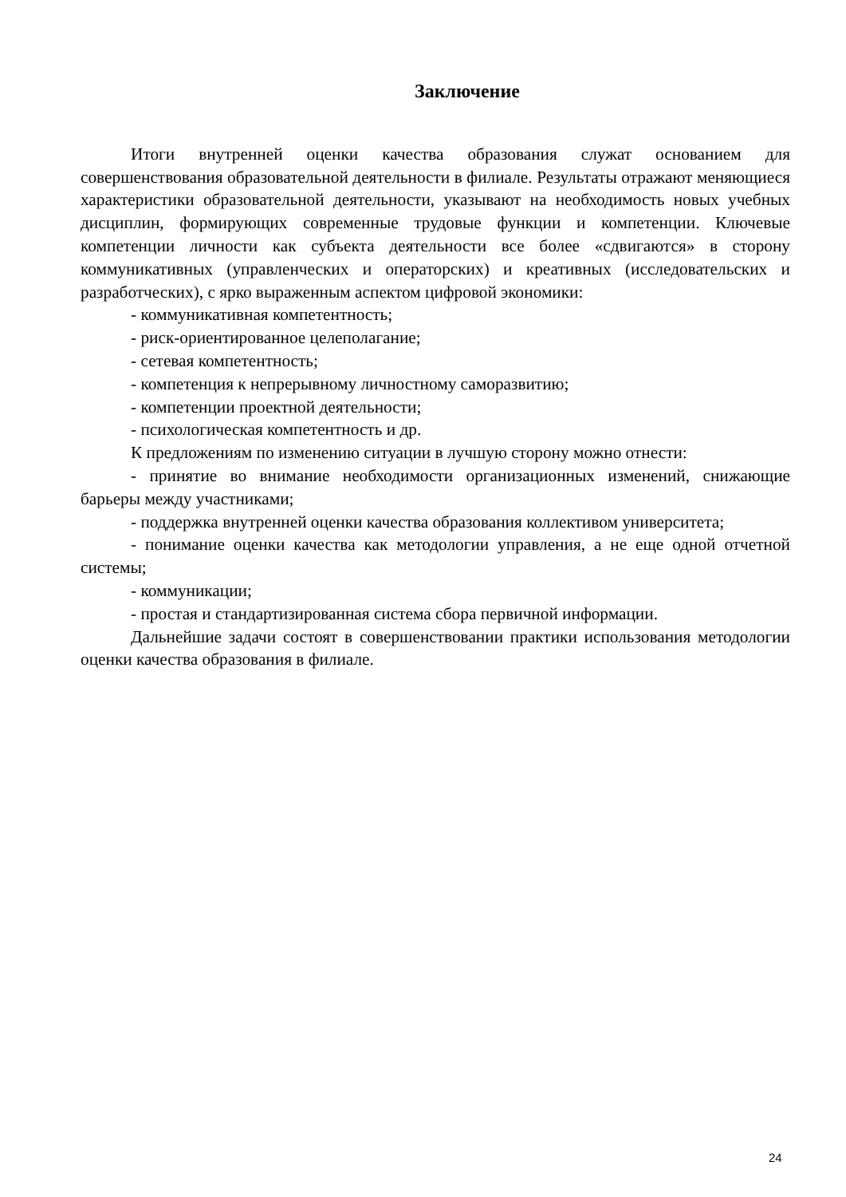Заключение
Итоги внутренней оценки качества образования служат основанием для совершенствования образовательной деятельности в филиале. Результаты отражают меняющиеся характеристики образовательной деятельности, указывают на необходимость новых учебных дисциплин, формирующих современные трудовые функции и компетенции. Ключевые компетенции личности как субъекта деятельности все более «сдвигаются» в сторону коммуникативных (управленческих и операторских) и креативных (исследовательских и разработческих), с ярко выраженным аспектом цифровой экономики:
- коммуникативная компетентность;
- риск-ориентированное целеполагание;
- сетевая компетентность;
- компетенция к непрерывному личностному саморазвитию;
- компетенции проектной деятельности;
- психологическая компетентность и др.
К предложениям по изменению ситуации в лучшую сторону можно отнести:
- принятие во внимание необходимости организационных изменений, снижающие барьеры между участниками;
- поддержка внутренней оценки качества образования коллективом университета;
- понимание оценки качества как методологии управления, а не еще одной отчетной системы;
- коммуникации;
- простая и стандартизированная система сбора первичной информации.
Дальнейшие задачи состоят в совершенствовании практики использования методологии оценки качества образования в филиале.
24